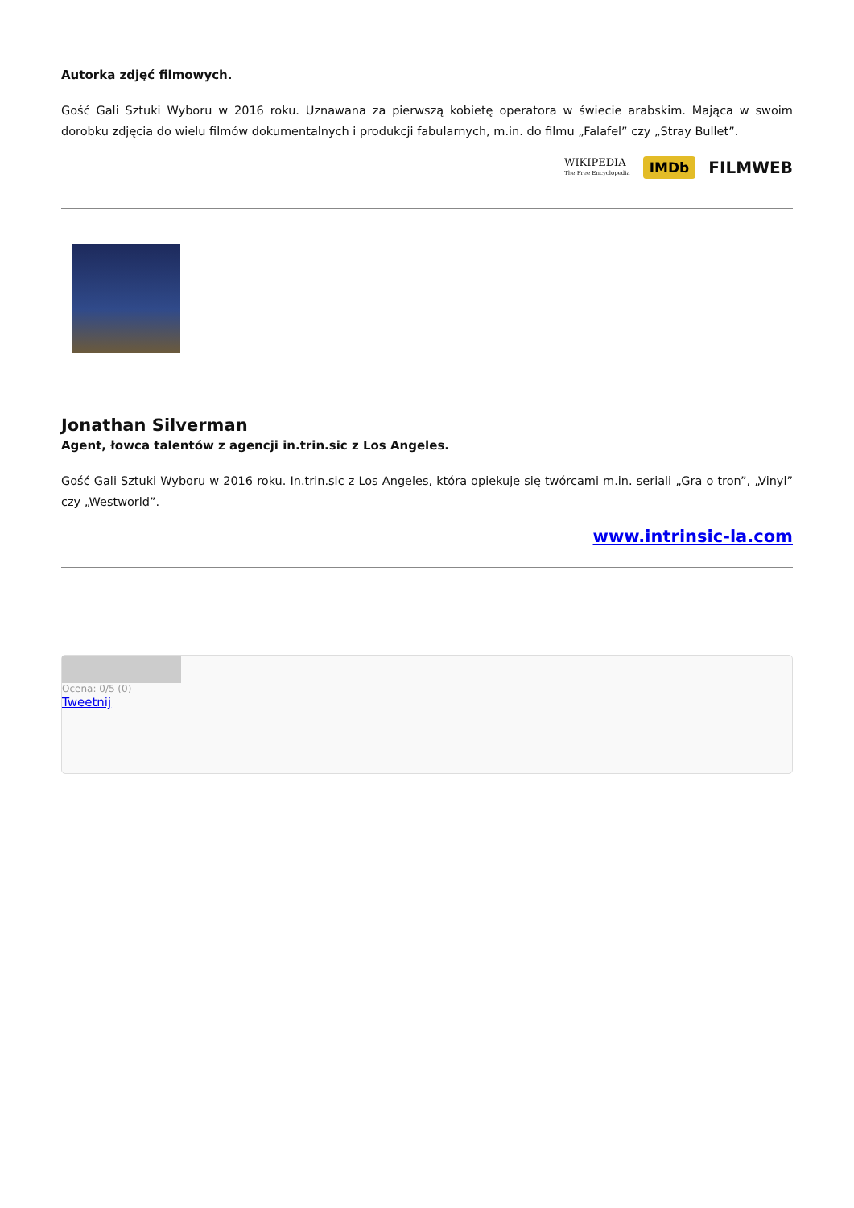Autorka zdjęć filmowych.
Gość Gali Sztuki Wyboru w 2016 roku. Uznawana za pierwszą kobietę operatora w świecie arabskim. Mająca w swoim dorobku zdjęcia do wielu filmów dokumentalnych i produkcji fabularnych, m.in. do filmu „Falafel” czy „Stray Bullet”.
WIKIPEDIA
The Free Encyclopedia IMDb FILMWEB
Jonathan Silverman
Agent, łowca talentów z agencji in.trin.sic z Los Angeles.
Gość Gali Sztuki Wyboru w 2016 roku. In.trin.sic z Los Angeles, która opiekuje się twórcami m.in. seriali „Gra o tron”, „Vinyl” czy „Westworld”.
www.intrinsic-la.com
Ocena: 0/5 (0)
Tweetnij